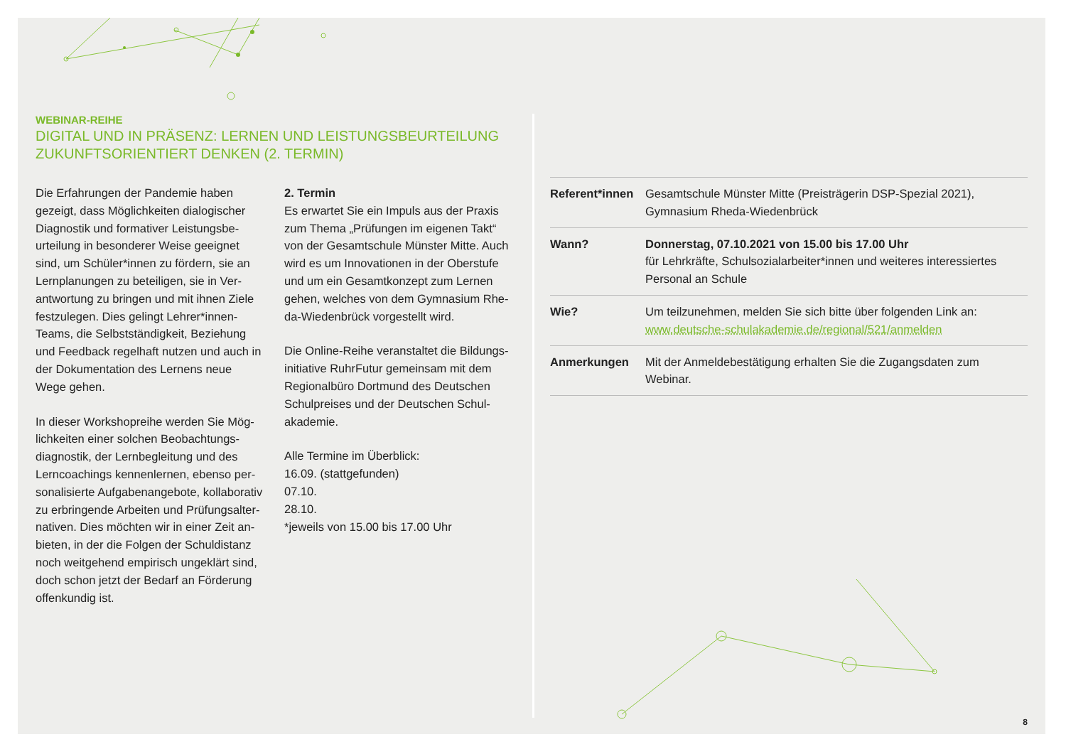WEBINAR-REIHE
DIGITAL UND IN PRÄSENZ: LERNEN UND LEISTUNGSBEURTEILUNG
ZUKUNFTSORIENTIERT DENKEN (2. TERMIN)
Die Erfahrungen der Pandemie haben gezeigt, dass Möglichkeiten dialogischer Diagnostik und formativer Leistungsbe­urteilung in besonderer Weise geeignet sind, um Schüler*innen zu fördern, sie an Lernplanungen zu beteiligen, sie in Ver­antwortung zu bringen und mit ihnen Ziele festzulegen. Dies gelingt Lehrer*innen-Teams, die Selbstständigkeit, Beziehung und Feedback regelhaft nutzen und auch in der Dokumentation des Lernens neue Wege gehen.
In dieser Workshopreihe werden Sie Mög­lichkeiten einer solchen Beobachtungs­diagnostik, der Lernbegleitung und des Lerncoachings kennenlernen, ebenso per­sonalisierte Aufgabenangebote, kollaborativ zu erbringende Arbeiten und Prüfungsalter­nativen. Dies möchten wir in einer Zeit an­bieten, in der die Folgen der Schuldistanz noch weitgehend empirisch ungeklärt sind, doch schon jetzt der Bedarf an Förderung offenkundig ist.
2. Termin
Es erwartet Sie ein Impuls aus der Praxis zum Thema „Prüfungen im eigenen Takt“ von der Gesamtschule Münster Mitte. Auch wird es um Innovationen in der Oberstufe und um ein Gesamtkonzept zum Lernen gehen, welches von dem Gymnasium Rhe­da-Wiedenbrück vorgestellt wird.
Die Online-Reihe veranstaltet die Bildungs­initiative RuhrFutur gemeinsam mit dem Regionalbüro Dortmund des Deutschen Schulpreises und der Deutschen Schul­akademie.
Alle Termine im Überblick:
16.09. (stattgefunden)
07.10.
28.10.
*jeweils von 15.00 bis 17.00 Uhr
| Referent*innen | Gesamtschule Münster Mitte (Preisträgerin DSP-Spezial 2021), Gymnasium Rheda-Wiedenbrück |
| Wann? | Donnerstag, 07.10.2021 von 15.00 bis 17.00 Uhr für Lehrkräfte, Schulsozialarbeiter*innen und weiteres interessiertes Personal an Schule |
| Wie? | Um teilzunehmen, melden Sie sich bitte über folgenden Link an: www.deutsche-schulakademie.de/regional/521/anmelden |
| Anmerkungen | Mit der Anmeldebestätigung erhalten Sie die Zugangsdaten zum Webinar. |
8